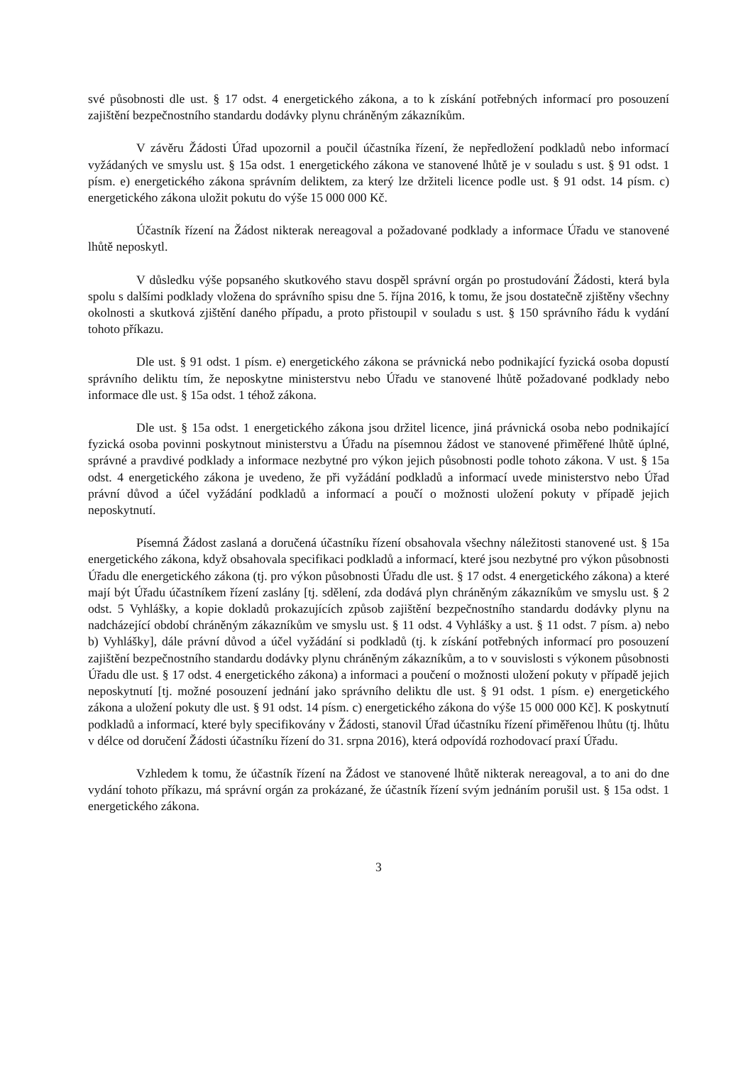své působnosti dle ust. § 17 odst. 4 energetického zákona, a to k získání potřebných informací pro posouzení zajištění bezpečnostního standardu dodávky plynu chráněným zákazníkům.
V závěru Žádosti Úřad upozornil a poučil účastníka řízení, že nepředložení podkladů nebo informací vyžádaných ve smyslu ust. § 15a odst. 1 energetického zákona ve stanovené lhůtě je v souladu s ust. § 91 odst. 1 písm. e) energetického zákona správním deliktem, za který lze držiteli licence podle ust. § 91 odst. 14 písm. c) energetického zákona uložit pokutu do výše 15 000 000 Kč.
Účastník řízení na Žádost nikterak nereagoval a požadované podklady a informace Úřadu ve stanovené lhůtě neposkytl.
V důsledku výše popsaného skutkového stavu dospěl správní orgán po prostudování Žádosti, která byla spolu s dalšími podklady vložena do správního spisu dne 5. října 2016, k tomu, že jsou dostatečně zjištěny všechny okolnosti a skutková zjištění daného případu, a proto přistoupil v souladu s ust. § 150 správního řádu k vydání tohoto příkazu.
Dle ust. § 91 odst. 1 písm. e) energetického zákona se právnická nebo podnikající fyzická osoba dopustí správního deliktu tím, že neposkytne ministerstvu nebo Úřadu ve stanovené lhůtě požadované podklady nebo informace dle ust. § 15a odst. 1 téhož zákona.
Dle ust. § 15a odst. 1 energetického zákona jsou držitel licence, jiná právnická osoba nebo podnikající fyzická osoba povinni poskytnout ministerstvu a Úřadu na písemnou žádost ve stanovené přiměřené lhůtě úplné, správné a pravdivé podklady a informace nezbytné pro výkon jejich působnosti podle tohoto zákona. V ust. § 15a odst. 4 energetického zákona je uvedeno, že při vyžádání podkladů a informací uvede ministerstvo nebo Úřad právní důvod a účel vyžádání podkladů a informací a poučí o možnosti uložení pokuty v případě jejich neposkytnutí.
Písemná Žádost zaslaná a doručená účastníku řízení obsahovala všechny náležitosti stanovené ust. § 15a energetického zákona, když obsahovala specifikaci podkladů a informací, které jsou nezbytné pro výkon působnosti Úřadu dle energetického zákona (tj. pro výkon působnosti Úřadu dle ust. § 17 odst. 4 energetického zákona) a které mají být Úřadu účastníkem řízení zaslány [tj. sdělení, zda dodává plyn chráněným zákazníkům ve smyslu ust. § 2 odst. 5 Vyhlášky, a kopie dokladů prokazujících způsob zajištění bezpečnostního standardu dodávky plynu na nadcházející období chráněným zákazníkům ve smyslu ust. § 11 odst. 4 Vyhlášky a ust. § 11 odst. 7 písm. a) nebo b) Vyhlášky], dále právní důvod a účel vyžádání si podkladů (tj. k získání potřebných informací pro posouzení zajištění bezpečnostního standardu dodávky plynu chráněným zákazníkům, a to v souvislosti s výkonem působnosti Úřadu dle ust. § 17 odst. 4 energetického zákona) a informaci a poučení o možnosti uložení pokuty v případě jejich neposkytnutí [tj. možné posouzení jednání jako správního deliktu dle ust. § 91 odst. 1 písm. e) energetického zákona a uložení pokuty dle ust. § 91 odst. 14 písm. c) energetického zákona do výše 15 000 000 Kč]. K poskytnutí podkladů a informací, které byly specifikovány v Žádosti, stanovil Úřad účastníku řízení přiměřenou lhůtu (tj. lhůtu v délce od doručení Žádosti účastníku řízení do 31. srpna 2016), která odpovídá rozhodovací praxí Úřadu.
Vzhledem k tomu, že účastník řízení na Žádost ve stanovené lhůtě nikterak nereagoval, a to ani do dne vydání tohoto příkazu, má správní orgán za prokázané, že účastník řízení svým jednáním porušil ust. § 15a odst. 1 energetického zákona.
3